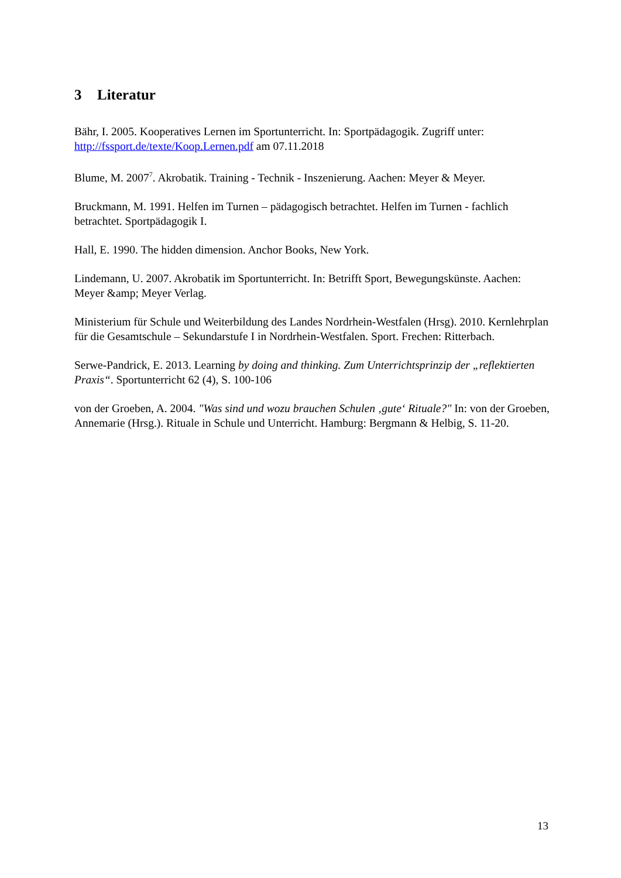3 Literatur
Bähr, I. 2005. Kooperatives Lernen im Sportunterricht. In: Sportpädagogik. Zugriff unter: http://fssport.de/texte/Koop.Lernen.pdf am 07.11.2018
Blume, M. 2007<sup>7</sup>. Akrobatik. Training - Technik - Inszenierung. Aachen: Meyer & Meyer.
Bruckmann, M. 1991. Helfen im Turnen – pädagogisch betrachtet. Helfen im Turnen - fachlich betrachtet. Sportpädagogik I.
Hall, E. 1990. The hidden dimension. Anchor Books, New York.
Lindemann, U. 2007. Akrobatik im Sportunterricht. In: Betrifft Sport, Bewegungskünste. Aachen: Meyer &amp; Meyer Verlag.
Ministerium für Schule und Weiterbildung des Landes Nordrhein-Westfalen (Hrsg). 2010. Kernlehrplan für die Gesamtschule – Sekundarstufe I in Nordrhein-Westfalen. Sport. Frechen: Ritterbach.
Serwe-Pandrick, E. 2013. Learning by doing and thinking. Zum Unterrichtsprinzip der „reflektierten Praxis“. Sportunterricht 62 (4), S. 100-106
von der Groeben, A. 2004. "Was sind und wozu brauchen Schulen ‚gute‘ Rituale?" In: von der Groeben, Annemarie (Hrsg.). Rituale in Schule und Unterricht. Hamburg: Bergmann & Helbig, S. 11-20.
13